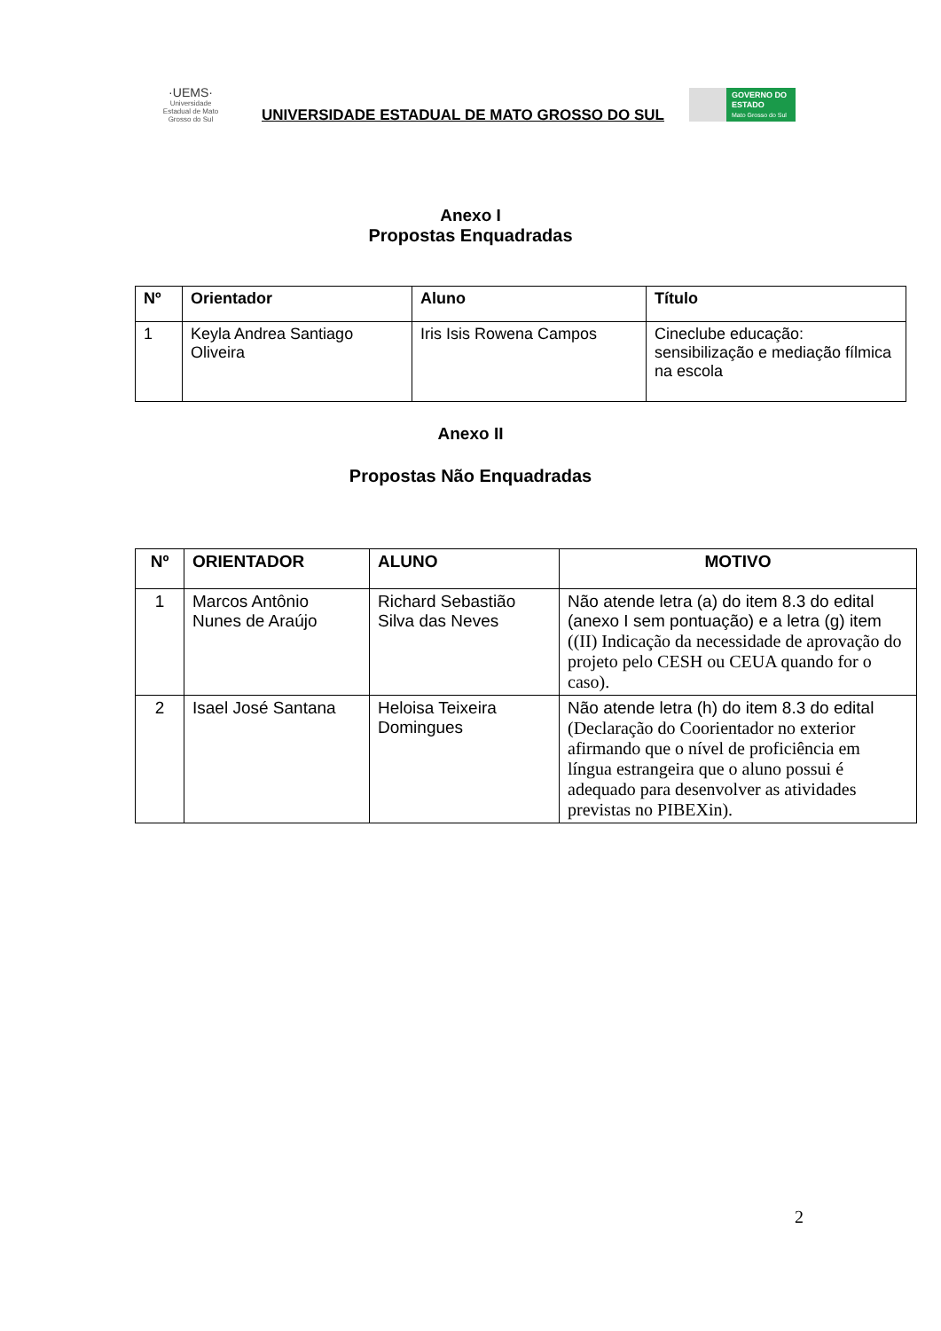·UEMS·
Universidade Estadual de Mato Grosso do Sul
UNIVERSIDADE ESTADUAL DE MATO GROSSO DO SUL
GOVERNO DO ESTADO
Mato Grosso do Sul
Anexo I
Propostas Enquadradas
| Nº | Orientador | Aluno | Título |
| --- | --- | --- | --- |
| 1 | Keyla Andrea Santiago Oliveira | Iris Isis Rowena Campos | Cineclube educação: sensibilização e mediação fílmica na escola |
Anexo II
Propostas Não Enquadradas
| Nº | ORIENTADOR | ALUNO | MOTIVO |
| --- | --- | --- | --- |
| 1 | Marcos Antônio Nunes de Araújo | Richard Sebastião Silva das Neves | Não atende letra (a) do item 8.3 do edital (anexo I sem pontuação) e a letra (g) item ((II) Indicação da necessidade de aprovação do projeto pelo CESH ou CEUA quando for o caso). |
| 2 | Isael José Santana | Heloisa Teixeira Domingues | Não atende letra (h) do item 8.3 do edital (Declaração do Coorientador no exterior afirmando que o nível de proficiência em língua estrangeira que o aluno possui é adequado para desenvolver as atividades previstas no PIBEXin). |
2